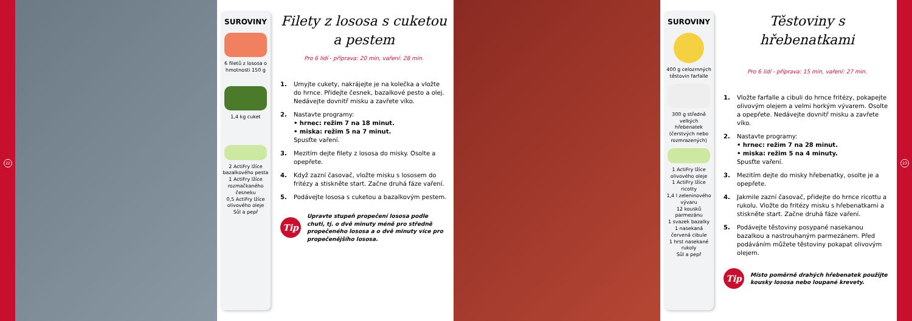22
SUROVINY
6 filetů z lososa o hmotnosti 150 g
1,4 kg cuket
2 ActiFry lžíce bazalkového pesta
1 ActiFry lžíce rozmačkaného česneku
0,5 ActiFry lžíce olivového oleje
Sůl a pepř
Filety z lososa s cuketou a pestem
Pro 6 lidí - příprava: 20 min, vaření: 28 min.
1. Umyjte cukety, nakrájejte je na kolečka a vložte do hrnce. Přidejte česnek, bazalkové pesto a olej. Nedávejte dovnitř misku a zavřete víko.
2. Nastavte programy:
• hrnec: režim 7 na 18 minut.
• miska: režim 5 na 7 minut.
Spusťte vaření.
3. Mezitím dejte filety z lososa do misky. Osolte a opepřete.
4. Když zazní časovač, vložte misku s lososem do fritézy a stiskněte start. Začne druhá fáze vaření.
5. Podávejte lososa s cuketou a bazalkovým pestem.
Tip
Upravte stupeň propečení lososa podle chuti, tj. o dvě minuty méně pro středně propečeného lososa a o dvě minuty více pro propečenějšího lososa.
SUROVINY
400 g celozrnných těstovin farfalle
300 g středně velkých hřebenatek (čerstvých nebo rozmrazených)
1 ActiFry lžíce olivového oleje
1 ActiFry lžíce ricotty
1,4 l zeleninového vývaru
12 kousků parmezánu
1 svazek bazalky
1 nasekaná červená cibule
1 hrst nasekané rukoly
Sůl a pepř
Těstoviny s hřebenatkami
Pro 6 lidí - příprava: 15 min, vaření: 27 min.
1. Vložte farfalle a cibuli do hrnce fritézy, pokapejte olivovým olejem a velmi horkým vývarem. Osolte a opepřete. Nedávejte dovnitř misku a zavřete víko.
2. Nastavte programy:
• hrnec: režim 7 na 28 minut.
• miska: režim 5 na 4 minuty.
Spusťte vaření.
3. Mezitím dejte do misky hřebenatky, osolte je a opepřete.
4. Jakmile zazní časovač, přidejte do hrnce ricottu a rukolu. Vložte do fritézy misku s hřebenatkami a stiskněte start. Začne druhá fáze vaření.
5. Podávejte těstoviny posypané nasekanou bazalkou a nastrouhaným parmezánem. Před podáváním můžete těstoviny pokapat olivovým olejem.
Tip
Místo poměrně drahých hřebenatek použijte kousky lososa nebo loupané krevety.
23